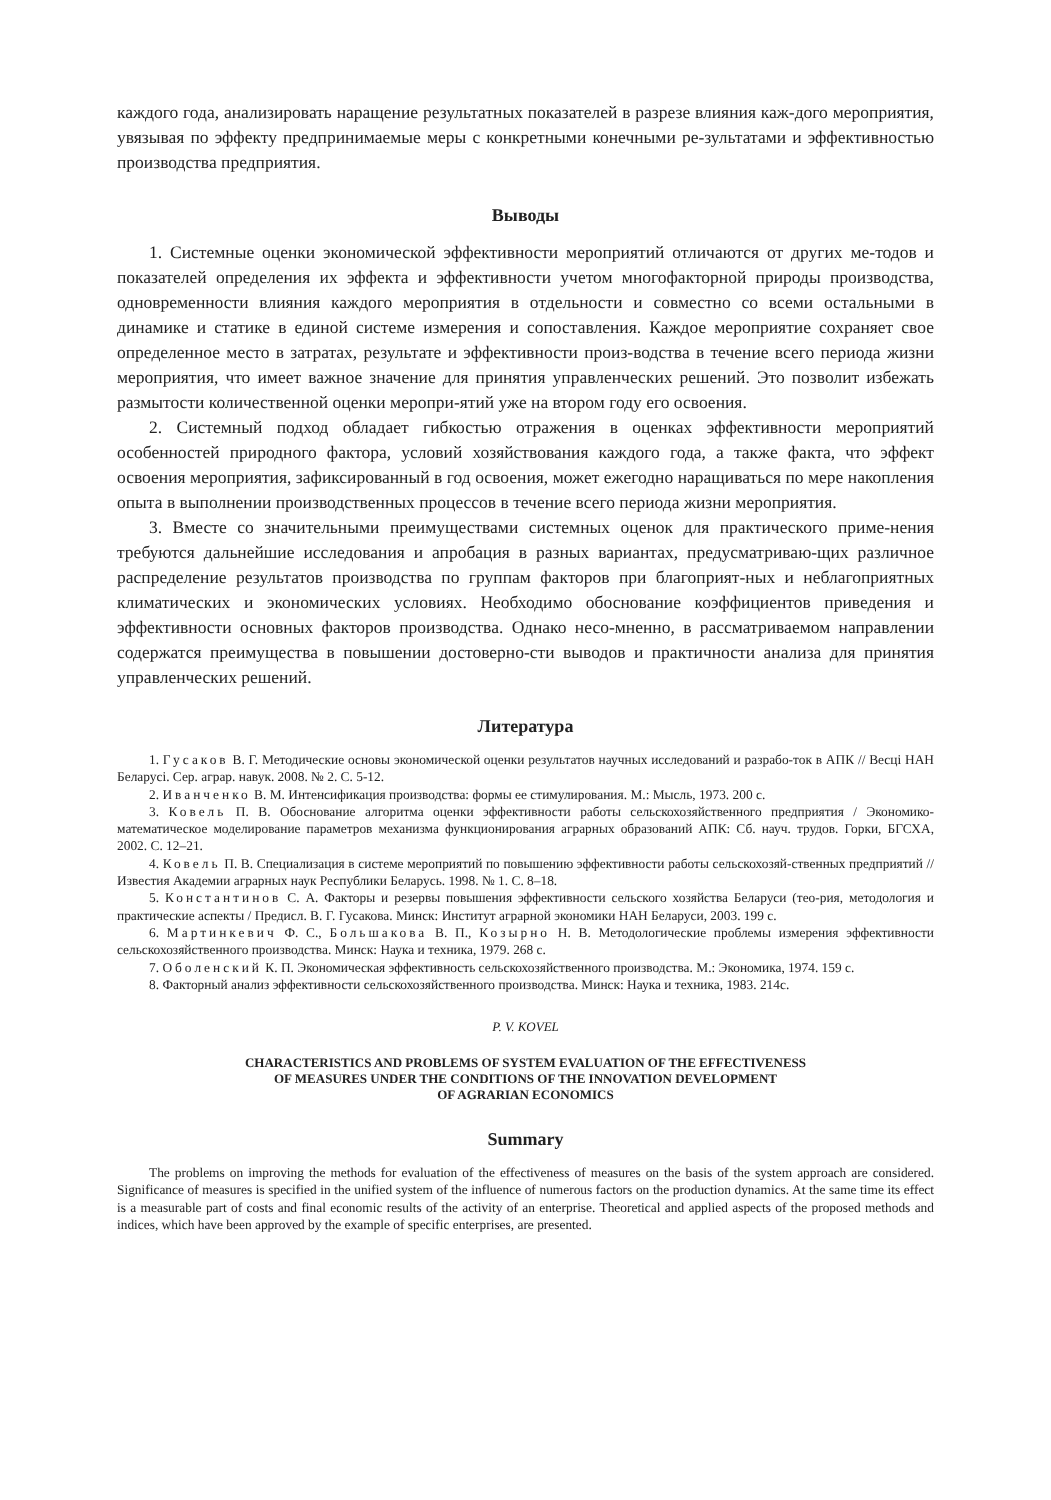каждого года, анализировать наращение результатных показателей в разрезе влияния каж-дого мероприятия, увязывая по эффекту предпринимаемые меры с конкретными конечными ре-зультатами и эффективностью производства предприятия.
Выводы
1. Системные оценки экономической эффективности мероприятий отличаются от других ме-тодов и показателей определения их эффекта и эффективности учетом многофакторной природы производства, одновременности влияния каждого мероприятия в отдельности и совместно со всеми остальными в динамике и статике в единой системе измерения и сопоставления. Каждое мероприятие сохраняет свое определенное место в затратах, результате и эффективности произ-водства в течение всего периода жизни мероприятия, что имеет важное значение для принятия управленческих решений. Это позволит избежать размытости количественной оценки меропри-ятий уже на втором году его освоения.
2. Системный подход обладает гибкостью отражения в оценках эффективности мероприятий особенностей природного фактора, условий хозяйствования каждого года, а также факта, что эффект освоения мероприятия, зафиксированный в год освоения, может ежегодно наращиваться по мере накопления опыта в выполнении производственных процессов в течение всего периода жизни мероприятия.
3. Вместе со значительными преимуществами системных оценок для практического приме-нения требуются дальнейшие исследования и апробация в разных вариантах, предусматриваю-щих различное распределение результатов производства по группам факторов при благоприят-ных и неблагоприятных климатических и экономических условиях. Необходимо обоснование коэффициентов приведения и эффективности основных факторов производства. Однако несо-мненно, в рассматриваемом направлении содержатся преимущества в повышении достоверно-сти выводов и практичности анализа для принятия управленческих решений.
Литература
1. Гусаков В. Г. Методические основы экономической оценки результатов научных исследований и разрабо-ток в АПК // Весці НАН Беларусі. Сер. аграр. навук. 2008. № 2. С. 5-12.
2. Иванченко В. М. Интенсификация производства: формы ее стимулирования. М.: Мысль, 1973. 200 с.
3. Ковель П. В. Обоснование алгоритма оценки эффективности работы сельскохозяйственного предприятия / Экономико-математическое моделирование параметров механизма функционирования аграрных образований АПК: Сб. науч. трудов. Горки, БГСХА, 2002. С. 12–21.
4. Ковель П. В. Специализация в системе мероприятий по повышению эффективности работы сельскохозяй-ственных предприятий // Известия Академии аграрных наук Республики Беларусь. 1998. № 1. С. 8–18.
5. Константинов С. А. Факторы и резервы повышения эффективности сельского хозяйства Беларуси (тео-рия, методология и практические аспекты / Предисл. В. Г. Гусакова. Минск: Институт аграрной экономики НАН Беларуси, 2003. 199 с.
6. Мартинкевич Ф. С., Большакова В. П., Козырно Н. В. Методологические проблемы измерения эффективности сельскохозяйственного производства. Минск: Наука и техника, 1979. 268 с.
7. Оболенский К. П. Экономическая эффективность сельскохозяйственного производства. М.: Экономика, 1974. 159 с.
8. Факторный анализ эффективности сельскохозяйственного производства. Минск: Наука и техника, 1983. 214с.
P. V. KOVEL
CHARACTERISTICS AND PROBLEMS OF SYSTEM EVALUATION OF THE EFFECTIVENESS
OF MEASURES UNDER THE CONDITIONS OF THE INNOVATION DEVELOPMENT
OF AGRARIAN ECONOMICS
Summary
The problems on improving the methods for evaluation of the effectiveness of measures on the basis of the system approach are considered. Significance of measures is specified in the unified system of the influence of numerous factors on the production dynamics. At the same time its effect is a measurable part of costs and final economic results of the activity of an enterprise. Theoretical and applied aspects of the proposed methods and indices, which have been approved by the example of specific enterprises, are presented.